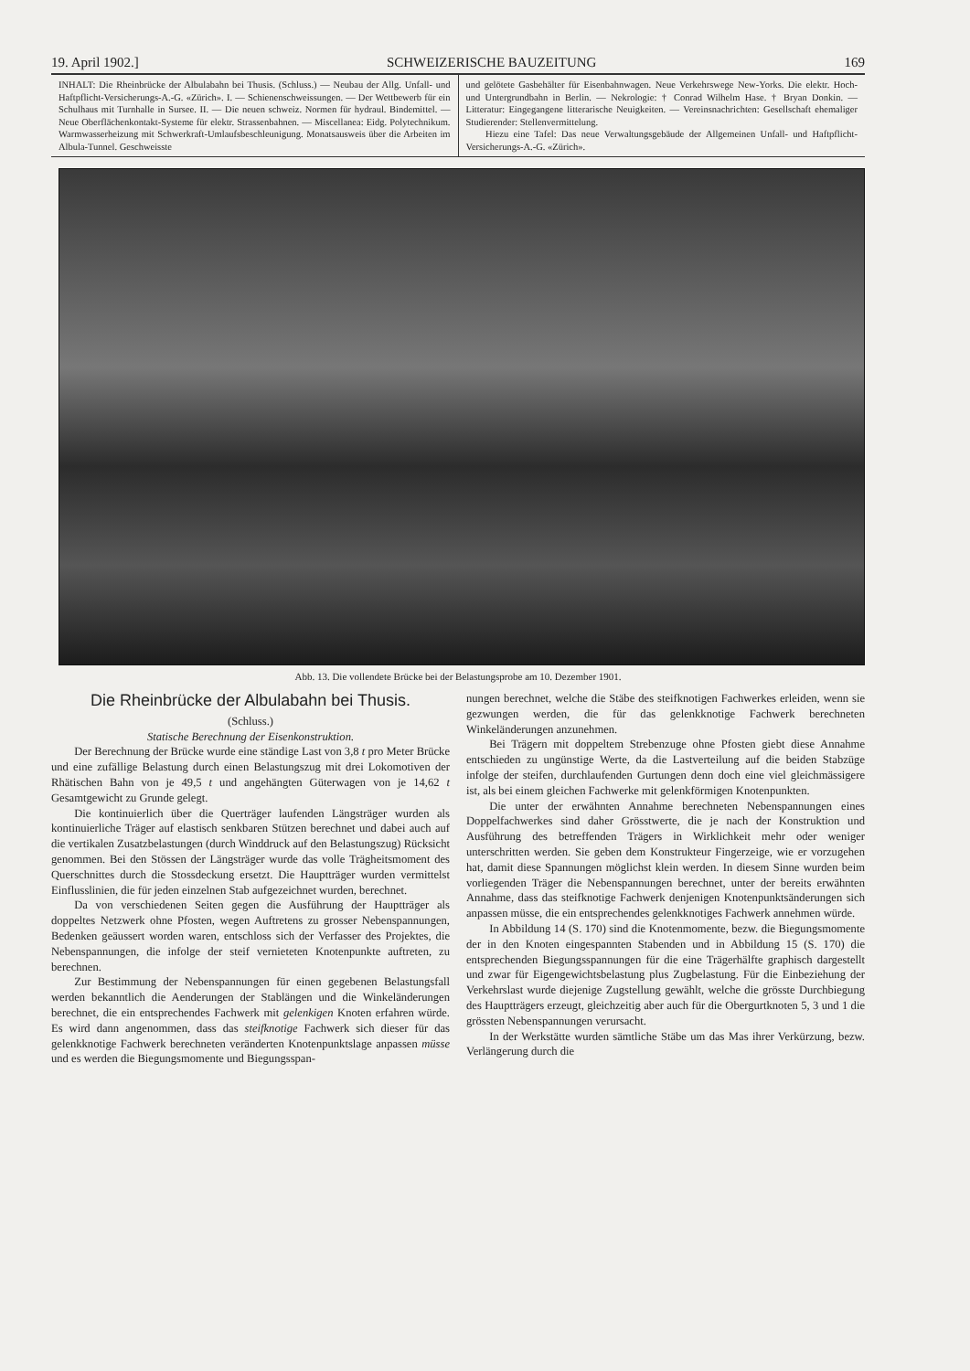19. April 1902.] SCHWEIZERISCHE BAUZEITUNG 169
INHALT: Die Rheinbrücke der Albulabahn bei Thusis. (Schluss.) — Neubau der Allg. Unfall- und Haftpflicht-Versicherungs-A.-G. «Zürich». I. — Schienenschweissungen. — Der Wettbewerb für ein Schulhaus mit Turnhalle in Sursee. II. — Die neuen schweiz. Normen für hydraul. Bindemittel. — Neue Oberflächenkontakt-Systeme für elektr. Strassenbahnen. — Miscellanea: Eidg. Polytechnikum. Warmwasserheizung mit Schwerkraft-Umlaufsbeschleunigung. Monatsausweis über die Arbeiten im Albula-Tunnel. Geschweisste
und gelötete Gasbehälter für Eisenbahnwagen. Neue Verkehrswege New-Yorks. Die elektr. Hoch- und Untergrundbahn in Berlin. — Nekrologie: † Conrad Wilhelm Hase. † Bryan Donkin. — Litteratur: Eingegangene litterarische Neuigkeiten. — Vereinsnachrichten: Gesellschaft ehemaliger Studierender: Stellenvermittelung.
Hiezu eine Tafel: Das neue Verwaltungsgebäude der Allgemeinen Unfall- und Haftpflicht-Versicherungs-A.-G. «Zürich».
Abb. 13. Die vollendete Brücke bei der Belastungsprobe am 10. Dezember 1901.
Die Rheinbrücke der Albulabahn bei Thusis.
(Schluss.)
Statische Berechnung der Eisenkonstruktion.
Der Berechnung der Brücke wurde eine ständige Last von 3,8 t pro Meter Brücke und eine zufällige Belastung durch einen Belastungszug mit drei Lokomotiven der Rhätischen Bahn von je 49,5 t und angehängten Güterwagen von je 14,62 t Gesamtgewicht zu Grunde gelegt.
Die kontinuierlich über die Querträger laufenden Längsträger wurden als kontinuierliche Träger auf elastisch senkbaren Stützen berechnet und dabei auch auf die vertikalen Zusatzbelastungen (durch Winddruck auf den Belastungszug) Rücksicht genommen. Bei den Stössen der Längsträger wurde das volle Trägheitsmoment des Querschnittes durch die Stossdeckung ersetzt. Die Hauptträger wurden vermittelst Einflusslinien, die für jeden einzelnen Stab aufgezeichnet wurden, berechnet.
Da von verschiedenen Seiten gegen die Ausführung der Hauptträger als doppeltes Netzwerk ohne Pfosten, wegen Auftretens zu grosser Nebenspannungen, Bedenken geäussert worden waren, entschloss sich der Verfasser des Projektes, die Nebenspannungen, die infolge der steif vernieteten Knotenpunkte auftreten, zu berechnen.
Zur Bestimmung der Nebenspannungen für einen gegebenen Belastungsfall werden bekanntlich die Aenderungen der Stablängen und die Winkeländerungen berechnet, die ein entsprechendes Fachwerk mit gelenkigen Knoten erfahren würde. Es wird dann angenommen, dass das steifknotige Fachwerk sich dieser für das gelenkknotige Fachwerk berechneten veränderten Knotenpunktslage anpassen müsse und es werden die Biegungsmomente und Biegungsspan-
nungen berechnet, welche die Stäbe des steifknotigen Fachwerkes erleiden, wenn sie gezwungen werden, die für das gelenkknotige Fachwerk berechneten Winkeländerungen anzunehmen.
Bei Trägern mit doppeltem Strebenzuge ohne Pfosten giebt diese Annahme entschieden zu ungünstige Werte, da die Lastverteilung auf die beiden Stabzüge infolge der steifen, durchlaufenden Gurtungen denn doch eine viel gleichmässigere ist, als bei einem gleichen Fachwerke mit gelenkförmigen Knotenpunkten.
Die unter der erwähnten Annahme berechneten Nebenspannungen eines Doppelfachwerkes sind daher Grösstwerte, die je nach der Konstruktion und Ausführung des betreffenden Trägers in Wirklichkeit mehr oder weniger unterschritten werden. Sie geben dem Konstrukteur Fingerzeige, wie er vorzugehen hat, damit diese Spannungen möglichst klein werden. In diesem Sinne wurden beim vorliegenden Träger die Nebenspannungen berechnet, unter der bereits erwähnten Annahme, dass das steifknotige Fachwerk denjenigen Knotenpunktsänderungen sich anpassen müsse, die ein entsprechendes gelenkknotiges Fachwerk annehmen würde.
In Abbildung 14 (S. 170) sind die Knotenmomente, bezw. die Biegungsmomente der in den Knoten eingespannten Stabenden und in Abbildung 15 (S. 170) die entsprechenden Biegungsspannungen für die eine Trägerhälfte graphisch dargestellt und zwar für Eigengewichtsbelastung plus Zugbelastung. Für die Einbeziehung der Verkehrslast wurde diejenige Zugstellung gewählt, welche die grösste Durchbiegung des Hauptträgers erzeugt, gleichzeitig aber auch für die Obergurtknoten 5, 3 und 1 die grössten Nebenspannungen verursacht.
In der Werkstätte wurden sämtliche Stäbe um das Mas ihrer Verkürzung, bezw. Verlängerung durch die